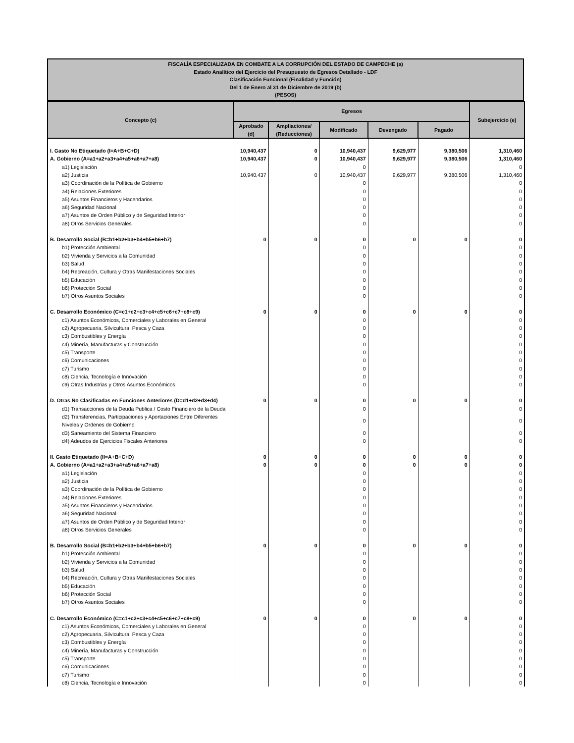FISCALÍA ESPECIALIZADA EN COMBATE A LA CORRUPCIÓN DEL ESTADO DE CAMPECHE (a)
Estado Analítico del Ejercicio del Presupuesto de Egresos Detallado - LDF
Clasificación Funcional (Finalidad y Función)
Del 1 de Enero al 31 de Diciembre de 2019 (b)
(PESOS)
| Concepto (c) | Egresos | | | | | Subejercicio (e) |
| --- | --- | --- | --- | --- | --- | --- |
| | Aprobado (d) | Ampliaciones/ (Reducciones) | Modificado | Devengado | Pagado | |
| I. Gasto No Etiquetado (I=A+B+C+D) | 10,940,437 | 0 | 10,940,437 | 9,629,977 | 9,380,506 | 1,310,460 |
| A. Gobierno (A=a1+a2+a3+a4+a5+a6+a7+a8) | 10,940,437 | 0 | 10,940,437 | 9,629,977 | 9,380,506 | 1,310,460 |
| a1) Legislación | | | 0 | | | 0 |
| a2) Justicia | 10,940,437 | 0 | 10,940,437 | 9,629,977 | 9,380,506 | 1,310,460 |
| a3) Coordinación de la Política de Gobierno | | | 0 | | | 0 |
| a4) Relaciones Exteriores | | | 0 | | | 0 |
| a5) Asuntos Financieros y Hacendarios | | | 0 | | | 0 |
| a6) Seguridad Nacional | | | 0 | | | 0 |
| a7) Asuntos de Orden Público y de Seguridad Interior | | | 0 | | | 0 |
| a8) Otros Servicios Generales | | | 0 | | | 0 |
| B. Desarrollo Social (B=b1+b2+b3+b4+b5+b6+b7) | 0 | 0 | 0 | 0 | 0 | 0 |
| b1) Protección Ambiental | | | 0 | | | 0 |
| b2) Vivienda y Servicios a la Comunidad | | | 0 | | | 0 |
| b3) Salud | | | 0 | | | 0 |
| b4) Recreación, Cultura y Otras Manifestaciones Sociales | | | 0 | | | 0 |
| b5) Educación | | | 0 | | | 0 |
| b6) Protección Social | | | 0 | | | 0 |
| b7) Otros Asuntos Sociales | | | 0 | | | 0 |
| C. Desarrollo Económico (C=c1+c2+c3+c4+c5+c6+c7+c8+c9) | 0 | 0 | 0 | 0 | 0 | 0 |
| c1) Asuntos Económicos, Comerciales y Laborales en General | | | 0 | | | 0 |
| c2) Agropecuaria, Silvicultura, Pesca y Caza | | | 0 | | | 0 |
| c3) Combustibles y Energía | | | 0 | | | 0 |
| c4) Minería, Manufacturas y Construcción | | | 0 | | | 0 |
| c5) Transporte | | | 0 | | | 0 |
| c6) Comunicaciones | | | 0 | | | 0 |
| c7) Turismo | | | 0 | | | 0 |
| c8) Ciencia, Tecnología e Innovación | | | 0 | | | 0 |
| c9) Otras Industrias y Otros Asuntos Económicos | | | 0 | | | 0 |
| D. Otras No Clasificadas en Funciones Anteriores (D=d1+d2+d3+d4) | 0 | 0 | 0 | 0 | 0 | 0 |
| d1) Transacciones de la Deuda Publica / Costo Financiero de la Deuda | | | 0 | | | 0 |
| d2) Transferencias, Participaciones y Aportaciones Entre Diferentes Niveles y Ordenes de Gobierno | | | 0 | | | 0 |
| d3) Saneamiento del Sistema Financiero | | | 0 | | | 0 |
| d4) Adeudos de Ejercicios Fiscales Anteriores | | | 0 | | | 0 |
| II. Gasto Etiquetado (II=A+B+C+D) | 0 | 0 | 0 | 0 | 0 | 0 |
| A. Gobierno (A=a1+a2+a3+a4+a5+a6+a7+a8) | 0 | 0 | 0 | 0 | 0 | 0 |
| a1) Legislación | | | 0 | | | 0 |
| a2) Justicia | | | 0 | | | 0 |
| a3) Coordinación de la Política de Gobierno | | | 0 | | | 0 |
| a4) Relaciones Exteriores | | | 0 | | | 0 |
| a5) Asuntos Financieros y Hacendarios | | | 0 | | | 0 |
| a6) Seguridad Nacional | | | 0 | | | 0 |
| a7) Asuntos de Orden Público y de Seguridad Interior | | | 0 | | | 0 |
| a8) Otros Servicios Generales | | | 0 | | | 0 |
| B. Desarrollo Social (B=b1+b2+b3+b4+b5+b6+b7) | 0 | 0 | 0 | 0 | 0 | 0 |
| b1) Protección Ambiental | | | 0 | | | 0 |
| b2) Vivienda y Servicios a la Comunidad | | | 0 | | | 0 |
| b3) Salud | | | 0 | | | 0 |
| b4) Recreación, Cultura y Otras Manifestaciones Sociales | | | 0 | | | 0 |
| b5) Educación | | | 0 | | | 0 |
| b6) Protección Social | | | 0 | | | 0 |
| b7) Otros Asuntos Sociales | | | 0 | | | 0 |
| C. Desarrollo Económico (C=c1+c2+c3+c4+c5+c6+c7+c8+c9) | 0 | 0 | 0 | 0 | 0 | 0 |
| c1) Asuntos Económicos, Comerciales y Laborales en General | | | 0 | | | 0 |
| c2) Agropecuaria, Silvicultura, Pesca y Caza | | | 0 | | | 0 |
| c3) Combustibles y Energía | | | 0 | | | 0 |
| c4) Minería, Manufacturas y Construcción | | | 0 | | | 0 |
| c5) Transporte | | | 0 | | | 0 |
| c6) Comunicaciones | | | 0 | | | 0 |
| c7) Turismo | | | 0 | | | 0 |
| c8) Ciencia, Tecnología e Innovación | | | 0 | | | 0 |